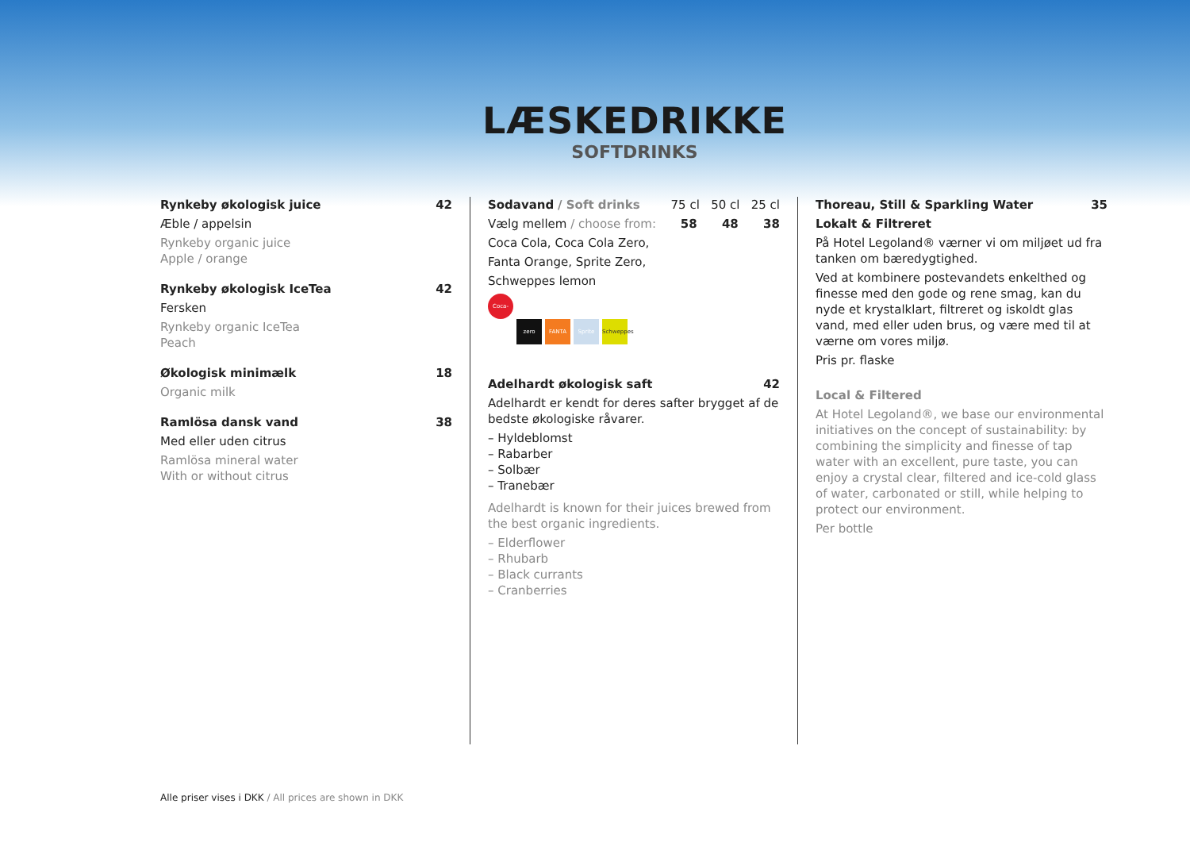LÆSKEDRIKKE
SOFTDRINKS
Rynkeby økologisk juice 42
Æble / appelsin
Rynkeby organic juice
Apple / orange
Rynkeby økologisk IceTea 42
Fersken
Rynkeby organic IceTea
Peach
Økologisk minimælk 18
Organic milk
Ramlösa dansk vand 38
Med eller uden citrus
Ramlösa mineral water
With or without citrus
Sodavand / Soft drinks 75 cl 50 cl 25 cl
Vælg mellem / choose from: 58 48 38
Coca Cola, Coca Cola Zero,
Fanta Orange, Sprite Zero,
Schweppes lemon
Coca-Cola zero FANTA Sprite Schweppes
Adelhardt økologisk saft 42
Adelhardt er kendt for deres safter brygget af de bedste økologiske råvarer.
– Hyldeblomst
– Rabarber
– Solbær
– Tranebær
Adelhardt is known for their juices brewed from the best organic ingredients.
– Elderflower
– Rhubarb
– Black currants
– Cranberries
Thoreau, Still & Sparkling Water 35
Lokalt & Filtreret
På Hotel Legoland® værner vi om miljøet ud fra tanken om bæredygtighed.
Ved at kombinere postevandets enkelthed og finesse med den gode og rene smag, kan du nyde et krystalklart, filtreret og iskoldt glas vand, med eller uden brus, og være med til at værne om vores miljø.
Pris pr. flaske
Local & Filtered
At Hotel Legoland®, we base our environmental initiatives on the concept of sustainability: by combining the simplicity and finesse of tap water with an excellent, pure taste, you can enjoy a crystal clear, filtered and ice-cold glass of water, carbonated or still, while helping to protect our environment.
Per bottle
Alle priser vises i DKK / All prices are shown in DKK